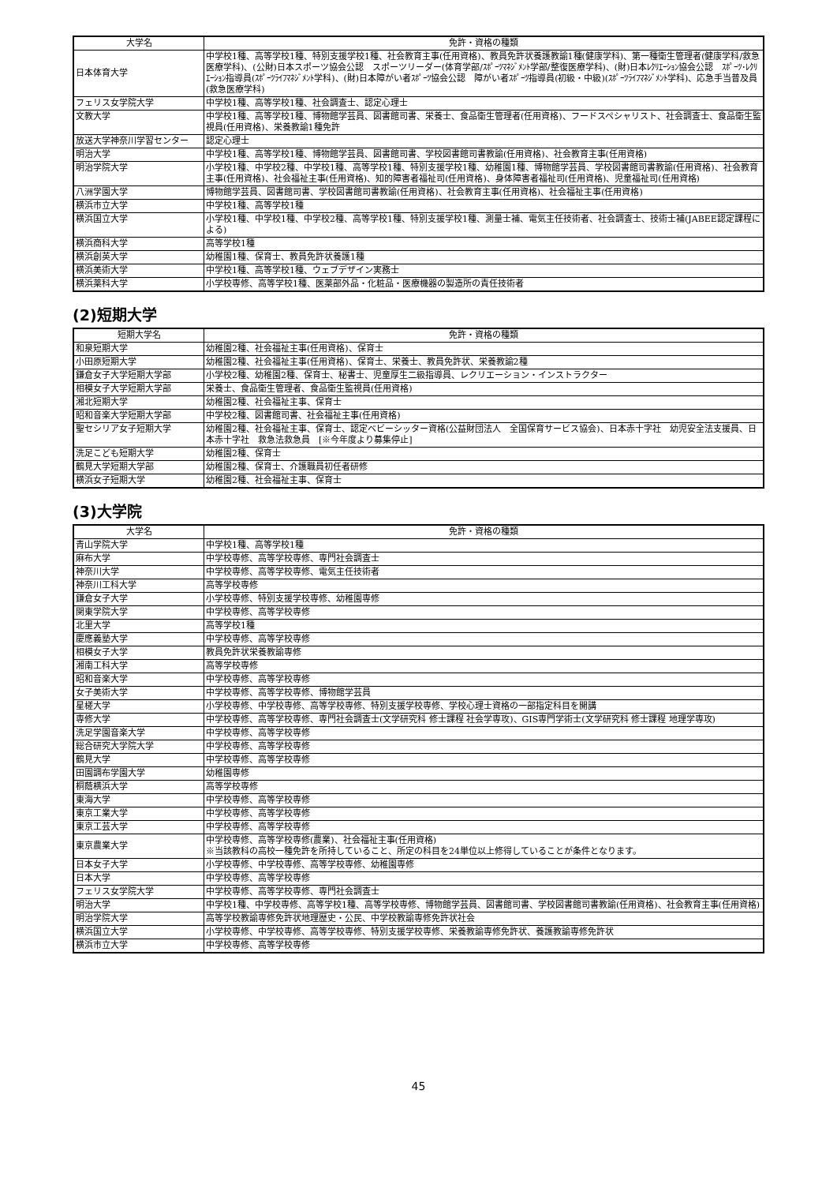| 大学名 | 免許・資格の種類 |
| --- | --- |
| 日本体育大学 | 中学校1種、高等学校1種、特別支援学校1種、社会教育主事(任用資格)、教員免許状養護教諭1種(健康学科)、第一種衛生管理者(健康学科/救急医療学科)、(公財)日本スポーツ協会公認 スポーツリーダー(体育学部/ｽﾎﾟｰﾂﾏﾈｼﾞﾒﾝﾄ学部/整復医療学科)、(財)日本ﾚｸﾘｴｰｼｮﾝ協会公認 ｽﾎﾟｰﾂ･ﾚｸﾘｴｰｼｮﾝ指導員(ｽﾎﾟｰﾂﾗｲﾌﾏﾈｼﾞﾒﾝﾄ学科)、(財)日本障がい者ｽﾎﾟｰﾂ協会公認 障がい者ｽﾎﾟｰﾂ指導員(初級・中級)(ｽﾎﾟｰﾂﾗｲﾌﾏﾈｼﾞﾒﾝﾄ学科)、応急手当普及員(救急医療学科) |
| フェリス女学院大学 | 中学校1種、高等学校1種、社会調査士、認定心理士 |
| 文教大学 | 中学校1種、高等学校1種、博物館学芸員、図書館司書、栄養士、食品衛生管理者(任用資格)、フードスペシャリスト、社会調査士、食品衛生監視員(任用資格)、栄養教諭1種免許 |
| 放送大学神奈川学習センター | 認定心理士 |
| 明治大学 | 中学校1種、高等学校1種、博物館学芸員、図書館司書、学校図書館司書教諭(任用資格)、社会教育主事(任用資格) |
| 明治学院大学 | 小学校1種、中学校2種、中学校1種、高等学校1種、特別支援学校1種、幼稚園1種、博物館学芸員、学校図書館司書教諭(任用資格)、社会教育主事(任用資格)、社会福祉主事(任用資格)、知的障害者福祉司(任用資格)、身体障害者福祉司(任用資格)、児童福祉司(任用資格) |
| 八洲学園大学 | 博物館学芸員、図書館司書、学校図書館司書教諭(任用資格)、社会教育主事(任用資格)、社会福祉主事(任用資格) |
| 横浜市立大学 | 中学校1種、高等学校1種 |
| 横浜国立大学 | 小学校1種、中学校1種、中学校2種、高等学校1種、特別支援学校1種、測量士補、電気主任技術者、社会調査士、技術士補(JABEE認定課程による) |
| 横浜商科大学 | 高等学校1種 |
| 横浜創英大学 | 幼稚園1種、保育士、教員免許状養護1種 |
| 横浜美術大学 | 中学校1種、高等学校1種、ウェブデザイン実務士 |
| 横浜薬科大学 | 小学校専修、高等学校1種、医薬部外品・化粧品・医療機器の製造所の責任技術者 |
(2)短期大学
| 短期大学名 | 免許・資格の種類 |
| --- | --- |
| 和泉短期大学 | 幼稚園2種、社会福祉主事(任用資格)、保育士 |
| 小田原短期大学 | 幼稚園2種、社会福祉主事(任用資格)、保育士、栄養士、教員免許状、栄養教諭2種 |
| 鎌倉女子大学短期大学部 | 小学校2種、幼稚園2種、保育士、秘書士、児童厚生二級指導員、レクリエーション・インストラクター |
| 相模女子大学短期大学部 | 栄養士、食品衛生管理者、食品衛生監視員(任用資格) |
| 湘北短期大学 | 幼稚園2種、社会福祉主事、保育士 |
| 昭和音楽大学短期大学部 | 中学校2種、図書館司書、社会福祉主事(任用資格) |
| 聖セシリア女子短期大学 | 幼稚園2種、社会福祉主事、保育士、認定ベビーシッター資格(公益財団法人 全国保育サービス協会)、日本赤十字社 幼児安全法支援員、日本赤十字社 救急法救急員 [※今年度より募集停止] |
| 洗足こども短期大学 | 幼稚園2種、保育士 |
| 鶴見大学短期大学部 | 幼稚園2種、保育士、介護職員初任者研修 |
| 横浜女子短期大学 | 幼稚園2種、社会福祉主事、保育士 |
(3)大学院
| 大学名 | 免許・資格の種類 |
| --- | --- |
| 青山学院大学 | 中学校1種、高等学校1種 |
| 麻布大学 | 中学校専修、高等学校専修、専門社会調査士 |
| 神奈川大学 | 中学校専修、高等学校専修、電気主任技術者 |
| 神奈川工科大学 | 高等学校専修 |
| 鎌倉女子大学 | 小学校専修、特別支援学校専修、幼稚園専修 |
| 関東学院大学 | 中学校専修、高等学校専修 |
| 北里大学 | 高等学校1種 |
| 慶應義塾大学 | 中学校専修、高等学校専修 |
| 相模女子大学 | 教員免許状栄養教諭専修 |
| 湘南工科大学 | 高等学校専修 |
| 昭和音楽大学 | 中学校専修、高等学校専修 |
| 女子美術大学 | 中学校専修、高等学校専修、博物館学芸員 |
| 星槎大学 | 小学校専修、中学校専修、高等学校専修、特別支援学校専修、学校心理士資格の一部指定科目を開講 |
| 専修大学 | 中学校専修、高等学校専修、専門社会調査士(文学研究科 修士課程 社会学専攻)、GIS専門学術士(文学研究科 修士課程 地理学専攻) |
| 洗足学園音楽大学 | 中学校専修、高等学校専修 |
| 総合研究大学院大学 | 中学校専修、高等学校専修 |
| 鶴見大学 | 中学校専修、高等学校専修 |
| 田園調布学園大学 | 幼稚園専修 |
| 桐蔭横浜大学 | 高等学校専修 |
| 東海大学 | 中学校専修、高等学校専修 |
| 東京工業大学 | 中学校専修、高等学校専修 |
| 東京工芸大学 | 中学校専修、高等学校専修 |
| 東京農業大学 | 中学校専修、高等学校専修(農業)、社会福祉主事(任用資格) ※当該教科の高校一種免許を所持していること、所定の科目を24単位以上修得していることが条件となります。 |
| 日本女子大学 | 小学校専修、中学校専修、高等学校専修、幼稚園専修 |
| 日本大学 | 中学校専修、高等学校専修 |
| フェリス女学院大学 | 中学校専修、高等学校専修、専門社会調査士 |
| 明治大学 | 中学校1種、中学校専修、高等学校1種、高等学校専修、博物館学芸員、図書館司書、学校図書館司書教諭(任用資格)、社会教育主事(任用資格) |
| 明治学院大学 | 高等学校教諭専修免許状地理歴史・公民、中学校教諭専修免許状社会 |
| 横浜国立大学 | 小学校専修、中学校専修、高等学校専修、特別支援学校専修、栄養教諭専修免許状、養護教諭専修免許状 |
| 横浜市立大学 | 中学校専修、高等学校専修 |
45